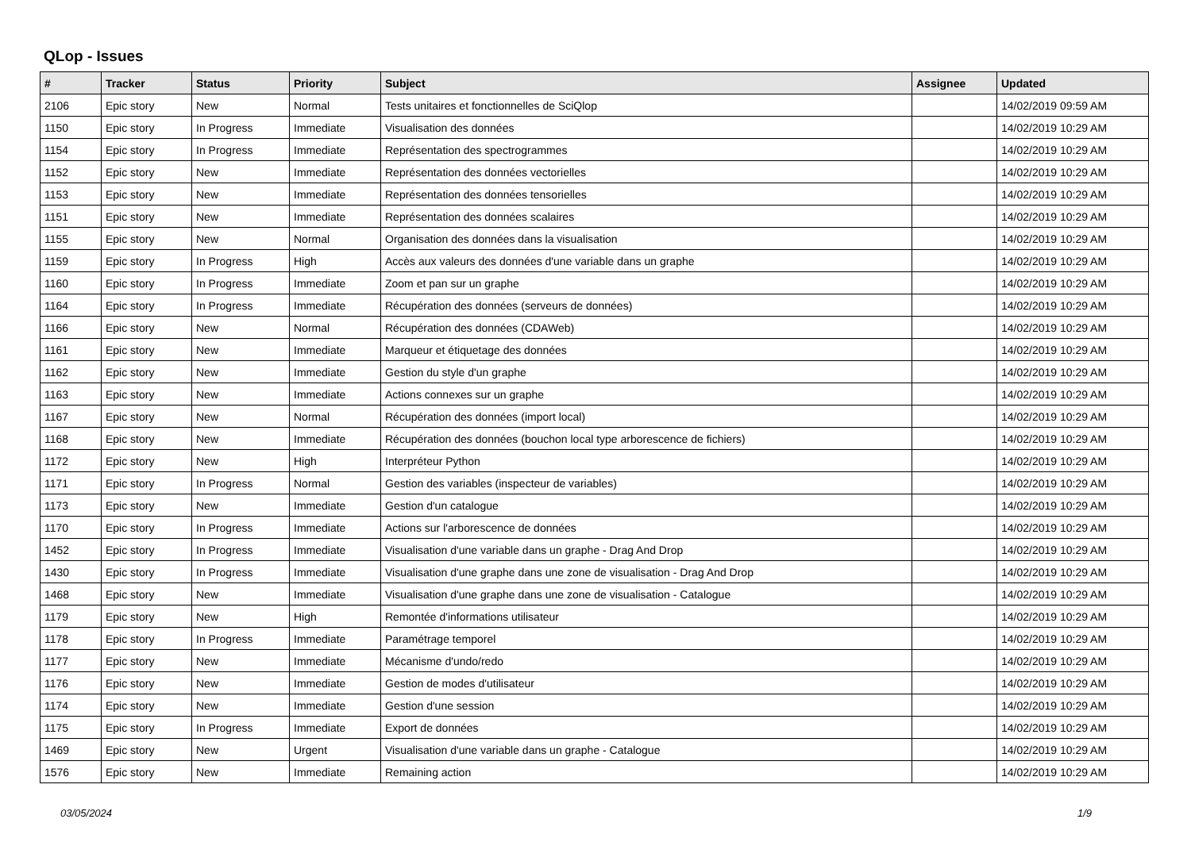QLop - Issues
| # | Tracker | Status | Priority | Subject | Assignee | Updated |
| --- | --- | --- | --- | --- | --- | --- |
| 2106 | Epic story | New | Normal | Tests unitaires et fonctionnelles de SciQlop | | 14/02/2019 09:59 AM |
| 1150 | Epic story | In Progress | Immediate | Visualisation des données | | 14/02/2019 10:29 AM |
| 1154 | Epic story | In Progress | Immediate | Représentation des spectrogrammes | | 14/02/2019 10:29 AM |
| 1152 | Epic story | New | Immediate | Représentation des données vectorielles | | 14/02/2019 10:29 AM |
| 1153 | Epic story | New | Immediate | Représentation des données tensorielles | | 14/02/2019 10:29 AM |
| 1151 | Epic story | New | Immediate | Représentation des données scalaires | | 14/02/2019 10:29 AM |
| 1155 | Epic story | New | Normal | Organisation des données dans la visualisation | | 14/02/2019 10:29 AM |
| 1159 | Epic story | In Progress | High | Accès aux valeurs des données d'une variable dans un graphe | | 14/02/2019 10:29 AM |
| 1160 | Epic story | In Progress | Immediate | Zoom et pan sur un graphe | | 14/02/2019 10:29 AM |
| 1164 | Epic story | In Progress | Immediate | Récupération des données (serveurs de données) | | 14/02/2019 10:29 AM |
| 1166 | Epic story | New | Normal | Récupération des données (CDAWeb) | | 14/02/2019 10:29 AM |
| 1161 | Epic story | New | Immediate | Marqueur et étiquetage des données | | 14/02/2019 10:29 AM |
| 1162 | Epic story | New | Immediate | Gestion du style d'un graphe | | 14/02/2019 10:29 AM |
| 1163 | Epic story | New | Immediate | Actions connexes sur un graphe | | 14/02/2019 10:29 AM |
| 1167 | Epic story | New | Normal | Récupération des données (import local) | | 14/02/2019 10:29 AM |
| 1168 | Epic story | New | Immediate | Récupération des données (bouchon local type arborescence de fichiers) | | 14/02/2019 10:29 AM |
| 1172 | Epic story | New | High | Interpréteur Python | | 14/02/2019 10:29 AM |
| 1171 | Epic story | In Progress | Normal | Gestion des variables (inspecteur de variables) | | 14/02/2019 10:29 AM |
| 1173 | Epic story | New | Immediate | Gestion d'un catalogue | | 14/02/2019 10:29 AM |
| 1170 | Epic story | In Progress | Immediate | Actions sur l'arborescence de données | | 14/02/2019 10:29 AM |
| 1452 | Epic story | In Progress | Immediate | Visualisation d'une variable dans un graphe - Drag And Drop | | 14/02/2019 10:29 AM |
| 1430 | Epic story | In Progress | Immediate | Visualisation d'une graphe dans une zone de visualisation - Drag And Drop | | 14/02/2019 10:29 AM |
| 1468 | Epic story | New | Immediate | Visualisation d'une graphe dans une zone de visualisation - Catalogue | | 14/02/2019 10:29 AM |
| 1179 | Epic story | New | High | Remontée d'informations utilisateur | | 14/02/2019 10:29 AM |
| 1178 | Epic story | In Progress | Immediate | Paramétrage temporel | | 14/02/2019 10:29 AM |
| 1177 | Epic story | New | Immediate | Mécanisme d'undo/redo | | 14/02/2019 10:29 AM |
| 1176 | Epic story | New | Immediate | Gestion de modes d'utilisateur | | 14/02/2019 10:29 AM |
| 1174 | Epic story | New | Immediate | Gestion d'une session | | 14/02/2019 10:29 AM |
| 1175 | Epic story | In Progress | Immediate | Export de données | | 14/02/2019 10:29 AM |
| 1469 | Epic story | New | Urgent | Visualisation d'une variable dans un graphe - Catalogue | | 14/02/2019 10:29 AM |
| 1576 | Epic story | New | Immediate | Remaining action | | 14/02/2019 10:29 AM |
03/05/2024 1/9